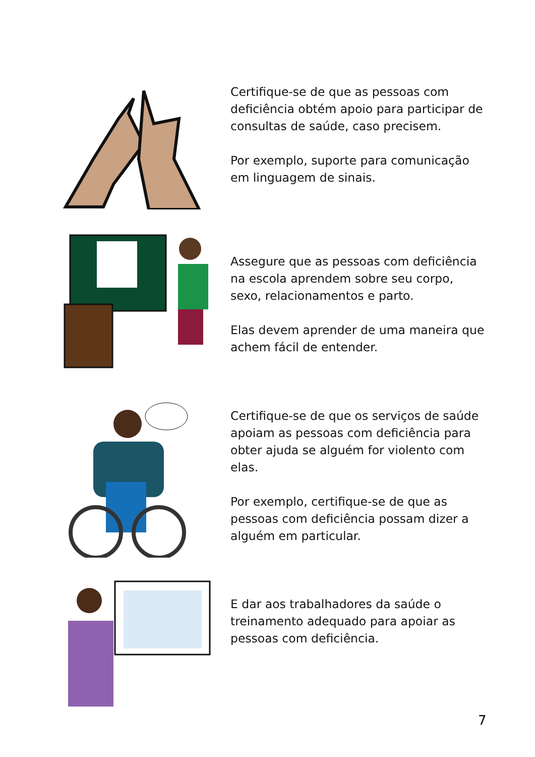Certifique-se de que as pessoas com deficiência obtém apoio para participar de consultas de saúde, caso precisem.
Por exemplo, suporte para comunicação em linguagem de sinais.
Assegure que as pessoas com deficiência na escola aprendem sobre seu corpo, sexo, relacionamentos e parto.
Elas devem aprender de uma maneira que achem fácil de entender.
Certifique-se de que os serviços de saúde apoiam as pessoas com deficiência para obter ajuda se alguém for violento com elas.
Por exemplo, certifique-se de que as pessoas com deficiência possam dizer a alguém em particular.
E dar aos trabalhadores da saúde o treinamento adequado para apoiar as pessoas com deficiência.
7